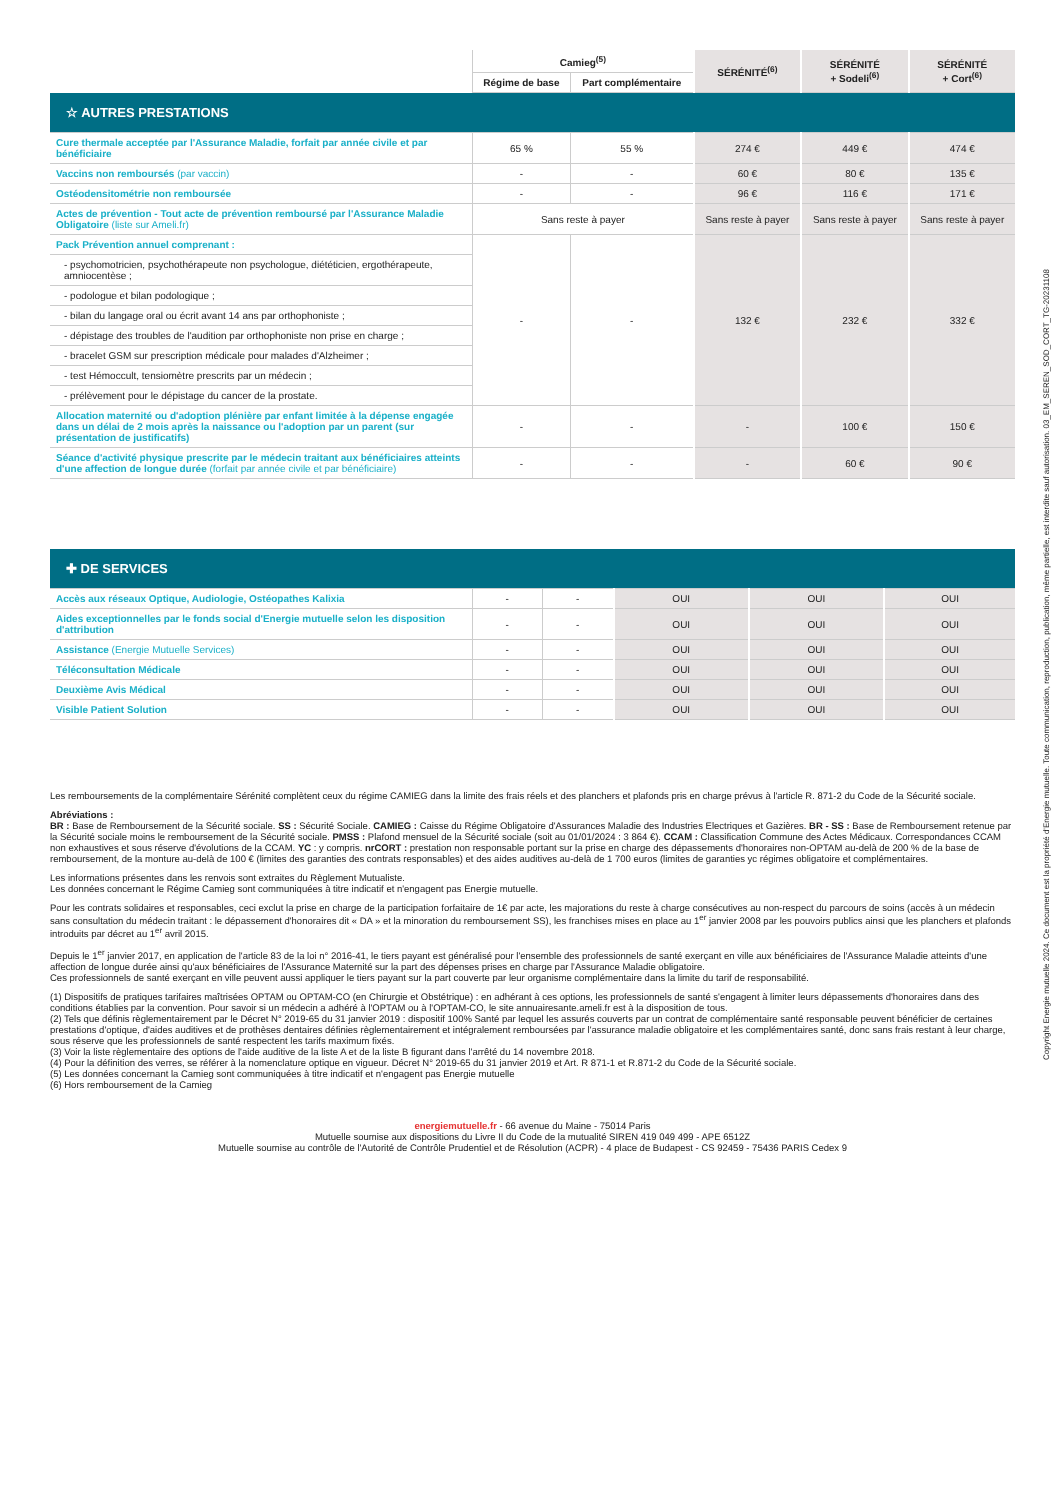| | Camieg<sup>(5)</sup> | | SÉRÉNITÉ<sup>(6)</sup> | SÉRÉNITÉ + Sodeli<sup>(6)</sup> | SÉRÉNITÉ + Cort<sup>(6)</sup> |
| --- | --- | --- | --- | --- | --- |
| | Régime de base | Part complémentaire | | | |
| ☆ AUTRES PRESTATIONS | | | | | |
| Cure thermale acceptée par l'Assurance Maladie, forfait par année civile et par bénéficiaire | 65 % | 55 % | 274 € | 449 € | 474 € |
| Vaccins non remboursés (par vaccin) | - | - | 60 € | 80 € | 135 € |
| Ostéodensitométrie non remboursée | - | - | 96 € | 116 € | 171 € |
| Actes de prévention - Tout acte de prévention remboursé par l'Assurance Maladie Obligatoire (liste sur Ameli.fr) | Sans reste à payer | | Sans reste à payer | Sans reste à payer | Sans reste à payer |
| Pack Prévention annuel comprenant : | - | - | 132 € | 232 € | 332 € |
| - psychomotricien, psychothérapeute non psychologue, diététicien, ergothérapeute, amniocentèse ; | | | | | |
| - podologue et bilan podologique ; | | | | | |
| - bilan du langage oral ou écrit avant 14 ans par orthophoniste ; | | | | | |
| - dépistage des troubles de l'audition par orthophoniste non prise en charge ; | | | | | |
| - bracelet GSM sur prescription médicale pour malades d'Alzheimer ; | | | | | |
| - test Hémoccult, tensiomètre prescrits par un médecin ; | | | | | |
| - prélèvement pour le dépistage du cancer de la prostate. | | | | | |
| Allocation maternité ou d'adoption plénière par enfant limitée à la dépense engagée dans un délai de 2 mois après la naissance ou l'adoption par un parent (sur présentation de justificatifs) | - | - | - | 100 € | 150 € |
| Séance d'activité physique prescrite par le médecin traitant aux bénéficiaires atteints d'une affection de longue durée (forfait par année civile et par bénéficiaire) | - | - | - | 60 € | 90 € |
| ✚ DE SERVICES | | | | | |
| Accès aux réseaux Optique, Audiologie, Ostéopathes Kalixia | - | - | OUI | OUI | OUI |
| Aides exceptionnelles par le fonds social d'Energie mutuelle selon les disposition d'attribution | - | - | OUI | OUI | OUI |
| Assistance (Energie Mutuelle Services) | - | - | OUI | OUI | OUI |
| Téléconsultation Médicale | - | - | OUI | OUI | OUI |
| Deuxième Avis Médical | - | - | OUI | OUI | OUI |
| Visible Patient Solution | - | - | OUI | OUI | OUI |
Les remboursements de la complémentaire Sérénité complètent ceux du régime CAMIEG dans la limite des frais réels et des planchers et plafonds pris en charge prévus à l'article R. 871-2 du Code de la Sécurité sociale.
Abréviations :
BR : Base de Remboursement de la Sécurité sociale. SS : Sécurité Sociale. CAMIEG : Caisse du Régime Obligatoire d'Assurances Maladie des Industries Electriques et Gazières. BR - SS : Base de Remboursement retenue par la Sécurité sociale moins le remboursement de la Sécurité sociale. PMSS : Plafond mensuel de la Sécurité sociale (soit au 01/01/2024 : 3 864 €). CCAM : Classification Commune des Actes Médicaux. Correspondances CCAM non exhaustives et sous réserve d'évolutions de la CCAM. YC : y compris. nrCORT : prestation non responsable portant sur la prise en charge des dépassements d'honoraires non-OPTAM au-delà de 200 % de la base de remboursement, de la monture au-delà de 100 € (limites des garanties des contrats responsables) et des aides auditives au-delà de 1 700 euros (limites de garanties yc régimes obligatoire et complémentaires.
Les informations présentes dans les renvois sont extraites du Règlement Mutualiste.
Les données concernant le Régime Camieg sont communiquées à titre indicatif et n'engagent pas Energie mutuelle.
Pour les contrats solidaires et responsables, ceci exclut la prise en charge de la participation forfaitaire de 1€ par acte, les majorations du reste à charge consécutives au non-respect du parcours de soins (accès à un médecin sans consultation du médecin traitant : le dépassement d'honoraires dit « DA » et la minoration du remboursement SS), les franchises mises en place au 1<sup>er</sup> janvier 2008 par les pouvoirs publics ainsi que les planchers et plafonds introduits par décret au 1<sup>er</sup> avril 2015.
Depuis le 1<sup>er</sup> janvier 2017, en application de l'article 83 de la loi n° 2016-41, le tiers payant est généralisé pour l'ensemble des professionnels de santé exerçant en ville aux bénéficiaires de l'Assurance Maladie atteints d'une affection de longue durée ainsi qu'aux bénéficiaires de l'Assurance Maternité sur la part des dépenses prises en charge par l'Assurance Maladie obligatoire.
Ces professionnels de santé exerçant en ville peuvent aussi appliquer le tiers payant sur la part couverte par leur organisme complémentaire dans la limite du tarif de responsabilité.
(1) Dispositifs de pratiques tarifaires maîtrisées OPTAM ou OPTAM-CO (en Chirurgie et Obstétrique) : en adhérant à ces options, les professionnels de santé s'engagent à limiter leurs dépassements d'honoraires dans des conditions établies par la convention. Pour savoir si un médecin a adhéré à l'OPTAM ou à l'OPTAM-CO, le site annuairesante.ameli.fr est à la disposition de tous.
(2) Tels que définis règlementairement par le Décret N° 2019-65 du 31 janvier 2019 : dispositif 100% Santé par lequel les assurés couverts par un contrat de complémentaire santé responsable peuvent bénéficier de certaines prestations d'optique, d'aides auditives et de prothèses dentaires définies règlementairement et intégralement remboursées par l'assurance maladie obligatoire et les complémentaires santé, donc sans frais restant à leur charge, sous réserve que les professionnels de santé respectent les tarifs maximum fixés.
(3) Voir la liste règlementaire des options de l'aide auditive de la liste A et de la liste B figurant dans l'arrêté du 14 novembre 2018.
(4) Pour la définition des verres, se référer à la nomenclature optique en vigueur. Décret N° 2019-65 du 31 janvier 2019 et Art. R 871-1 et R.871-2 du Code de la Sécurité sociale.
(5) Les données concernant la Camieg sont communiquées à titre indicatif et n'engagent pas Energie mutuelle
(6) Hors remboursement de la Camieg
energiemutuelle.fr - 66 avenue du Maine - 75014 Paris
Mutuelle soumise aux dispositions du Livre II du Code de la mutualité SIREN 419 049 499 - APE 6512Z
Mutuelle soumise au contrôle de l'Autorité de Contrôle Prudentiel et de Résolution (ACPR) - 4 place de Budapest - CS 92459 - 75436 PARIS Cedex 9
Copyright Energie mutuelle 2024. Ce document est la propriété d'Energie mutuelle. Toute communication, reproduction, publication, même partielle, est interdite sauf autorisation. 03_EM_SEREN_SOD_CORT_TG-20231108